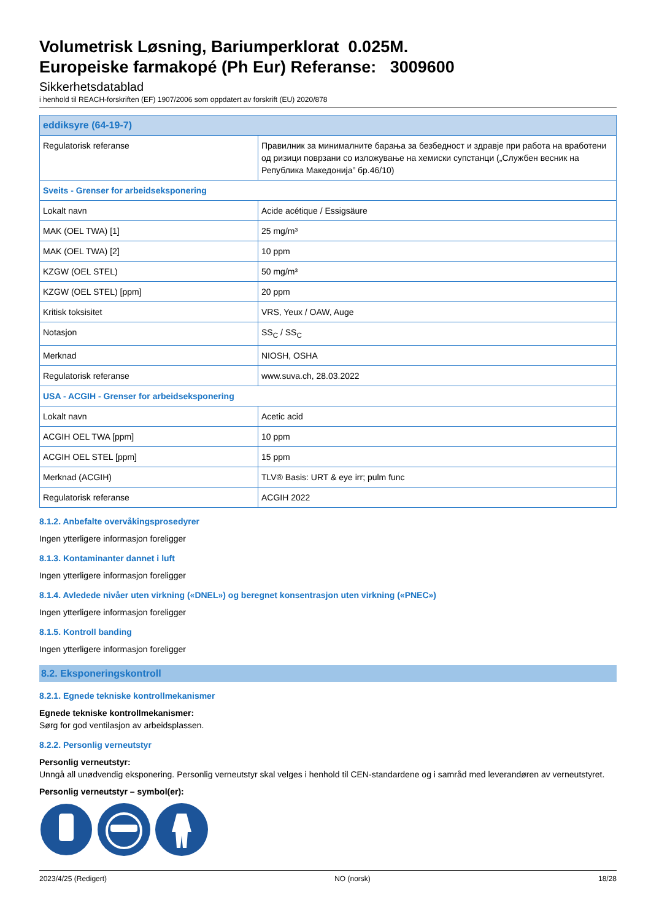Volumetrisk Løsning, Bariumperklorat 0.025M.
Europeiske farmakopé (Ph Eur) Referanse: 3009600
Sikkerhetsdatablad
i henhold til REACH-forskriften (EF) 1907/2006 som oppdatert av forskrift (EU) 2020/878
| eddiksyre (64-19-7) | |
| Regulatorisk referanse | Правилник за минималните барања за безбедност и здравје при работа на вработени од ризици поврзани со изложување на хемиски супстанци („Службен весник на Република Македонија” бр.46/10) |
| Sveits - Grenser for arbeidseksponering | |
| Lokalt navn | Acide acétique / Essigsäure |
| MAK (OEL TWA) [1] | 25 mg/m³ |
| MAK (OEL TWA) [2] | 10 ppm |
| KZGW (OEL STEL) | 50 mg/m³ |
| KZGW (OEL STEL) [ppm] | 20 ppm |
| Kritisk toksisitet | VRS, Yeux / OAW, Auge |
| Notasjon | SS<sub>C</sub> / SS<sub>C</sub> |
| Merknad | NIOSH, OSHA |
| Regulatorisk referanse | www.suva.ch, 28.03.2022 |
| USA - ACGIH - Grenser for arbeidseksponering | |
| Lokalt navn | Acetic acid |
| ACGIH OEL TWA [ppm] | 10 ppm |
| ACGIH OEL STEL [ppm] | 15 ppm |
| Merknad (ACGIH) | TLV® Basis: URT & eye irr; pulm func |
| Regulatorisk referanse | ACGIH 2022 |
8.1.2. Anbefalte overvåkingsprosedyrer
Ingen ytterligere informasjon foreligger
8.1.3. Kontaminanter dannet i luft
Ingen ytterligere informasjon foreligger
8.1.4. Avledede nivåer uten virkning («DNEL») og beregnet konsentrasjon uten virkning («PNEC»)
Ingen ytterligere informasjon foreligger
8.1.5. Kontroll banding
Ingen ytterligere informasjon foreligger
8.2. Eksponeringskontroll
8.2.1. Egnede tekniske kontrollmekanismer
Egnede tekniske kontrollmekanismer:
Sørg for god ventilasjon av arbeidsplassen.
8.2.2. Personlig verneutstyr
Personlig verneutstyr:
Unngå all unødvendig eksponering. Personlig verneutstyr skal velges i henhold til CEN-standardene og i samråd med leverandøren av verneutstyret.
Personlig verneutstyr – symbol(er):
2023/4/25 (Redigert) NO (norsk) 18/28